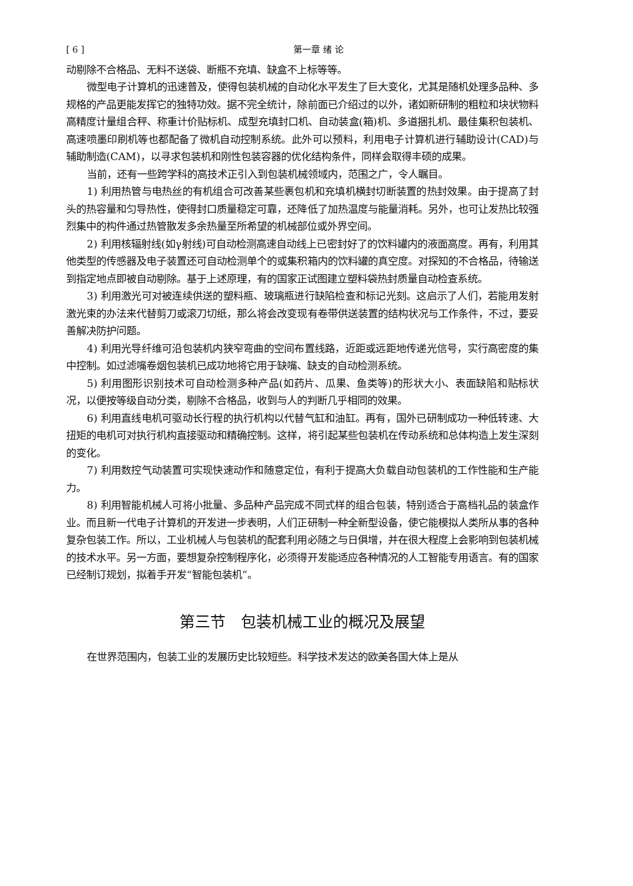[ 6 ] 第一章 绪 论
动剔除不合格品、无料不送袋、断瓶不充填、缺盒不上标等等。
微型电子计算机的迅速普及，使得包装机械的自动化水平发生了巨大变化，尤其是随机处理多品种、多规格的产品更能发挥它的独特功效。据不完全统计，除前面已介绍过的以外，诸如新研制的粗粒和块状物料高精度计量组合秤、称重计价贴标机、成型充填封口机、自动装盒(箱)机、多道捆扎机、最佳集积包装机、高速喷墨印刷机等也都配备了微机自动控制系统。此外可以预料，利用电子计算机进行辅助设计(CAD)与辅助制造(CAM)，以寻求包装机和刚性包装容器的优化结构条件，同样会取得丰硕的成果。
当前，还有一些跨学科的高技术正引入到包装机械领域内，范围之广，令人瞩目。
1) 利用热管与电热丝的有机组合可改善某些裹包机和充填机横封切断装置的热封效果。由于提高了封头的热容量和匀导热性，使得封口质量稳定可靠，还降低了加热温度与能量消耗。另外，也可让发热比较强烈集中的构件通过热管散发多余热量至所希望的机械部位或外界空间。
2) 利用核辐射线(如γ射线)可自动检测高速自动线上已密封好了的饮料罐内的液面高度。再有，利用其他类型的传感器及电子装置还可自动检测单个的或集积箱内的饮料罐的真空度。对探知的不合格品，待输送到指定地点即被自动剔除。基于上述原理，有的国家正试图建立塑料袋热封质量自动检查系统。
3) 利用激光可对被连续供送的塑料瓶、玻璃瓶进行缺陷检查和标记光刻。这启示了人们，若能用发射激光束的办法来代替剪刀或滚刀切纸，那么将会改变现有卷带供送装置的结构状况与工作条件，不过，要妥善解决防护问题。
4) 利用光导纤维可沿包装机内狭窄弯曲的空间布置线路，近距或远距地传递光信号，实行高密度的集中控制。如过滤嘴卷烟包装机已成功地将它用于缺嘴、缺支的自动检测系统。
5) 利用图形识别技术可自动检测多种产品(如药片、瓜果、鱼类等)的形状大小、表面缺陷和贴标状况，以便按等级自动分类，剔除不合格品，收到与人的判断几乎相同的效果。
6) 利用直线电机可驱动长行程的执行机构以代替气缸和油缸。再有，国外已研制成功一种低转速、大扭矩的电机可对执行机构直接驱动和精确控制。这样，将引起某些包装机在传动系统和总体构造上发生深刻的变化。
7) 利用数控气动装置可实现快速动作和随意定位，有利于提高大负载自动包装机的工作性能和生产能力。
8) 利用智能机械人可将小批量、多品种产品完成不同式样的组合包装，特别适合于高档礼品的装盒作业。而且新一代电子计算机的开发进一步表明，人们正研制一种全新型设备，使它能模拟人类所从事的各种复杂包装工作。所以，工业机械人与包装机的配套利用必随之与日俱增，并在很大程度上会影响到包装机械的技术水平。另一方面，要想复杂控制程序化，必须得开发能适应各种情况的人工智能专用语言。有的国家已经制订规划，拟着手开发“智能包装机”。
第三节　包装机械工业的概况及展望
在世界范围内，包装工业的发展历史比较短些。科学技术发达的欧美各国大体上是从